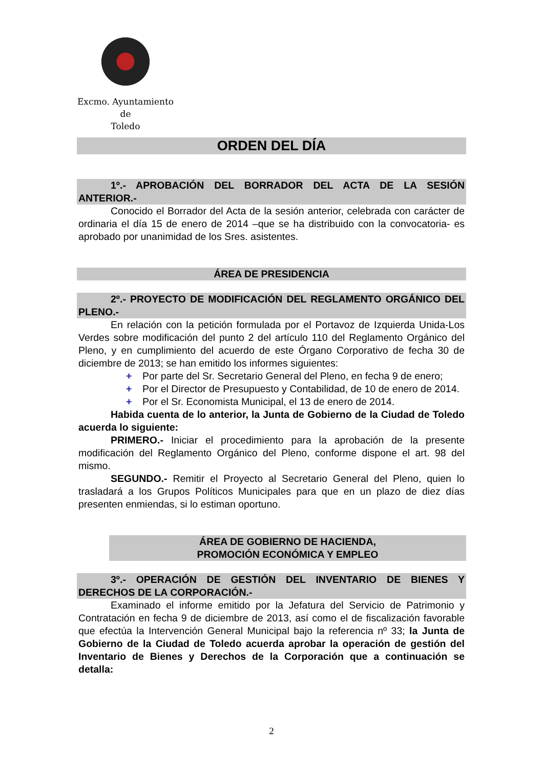Excmo. Ayuntamiento
de
Toledo
ORDEN DEL DÍA
1º.- APROBACIÓN DEL BORRADOR DEL ACTA DE LA SESIÓN ANTERIOR.-
Conocido el Borrador del Acta de la sesión anterior, celebrada con carácter de ordinaria el día 15 de enero de 2014 –que se ha distribuido con la convocatoria- es aprobado por unanimidad de los Sres. asistentes.
ÁREA DE PRESIDENCIA
2º.- PROYECTO DE MODIFICACIÓN DEL REGLAMENTO ORGÁNICO DEL PLENO.-
En relación con la petición formulada por el Portavoz de Izquierda Unida-Los Verdes sobre modificación del punto 2 del artículo 110 del Reglamento Orgánico del Pleno, y en cumplimiento del acuerdo de este Órgano Corporativo de fecha 30 de diciembre de 2013; se han emitido los informes siguientes:
+ Por parte del Sr. Secretario General del Pleno, en fecha 9 de enero;
+ Por el Director de Presupuesto y Contabilidad, de 10 de enero de 2014.
+ Por el Sr. Economista Municipal, el 13 de enero de 2014.
Habida cuenta de lo anterior, la Junta de Gobierno de la Ciudad de Toledo acuerda lo siguiente:
PRIMERO.- Iniciar el procedimiento para la aprobación de la presente modificación del Reglamento Orgánico del Pleno, conforme dispone el art. 98 del mismo.
SEGUNDO.- Remitir el Proyecto al Secretario General del Pleno, quien lo trasladará a los Grupos Políticos Municipales para que en un plazo de diez días presenten enmiendas, si lo estiman oportuno.
ÁREA DE GOBIERNO DE HACIENDA,
PROMOCIÓN ECONÓMICA Y EMPLEO
3º.- OPERACIÓN DE GESTIÓN DEL INVENTARIO DE BIENES Y DERECHOS DE LA CORPORACIÓN.-
Examinado el informe emitido por la Jefatura del Servicio de Patrimonio y Contratación en fecha 9 de diciembre de 2013, así como el de fiscalización favorable que efectúa la Intervención General Municipal bajo la referencia nº 33; la Junta de Gobierno de la Ciudad de Toledo acuerda aprobar la operación de gestión del Inventario de Bienes y Derechos de la Corporación que a continuación se detalla:
2